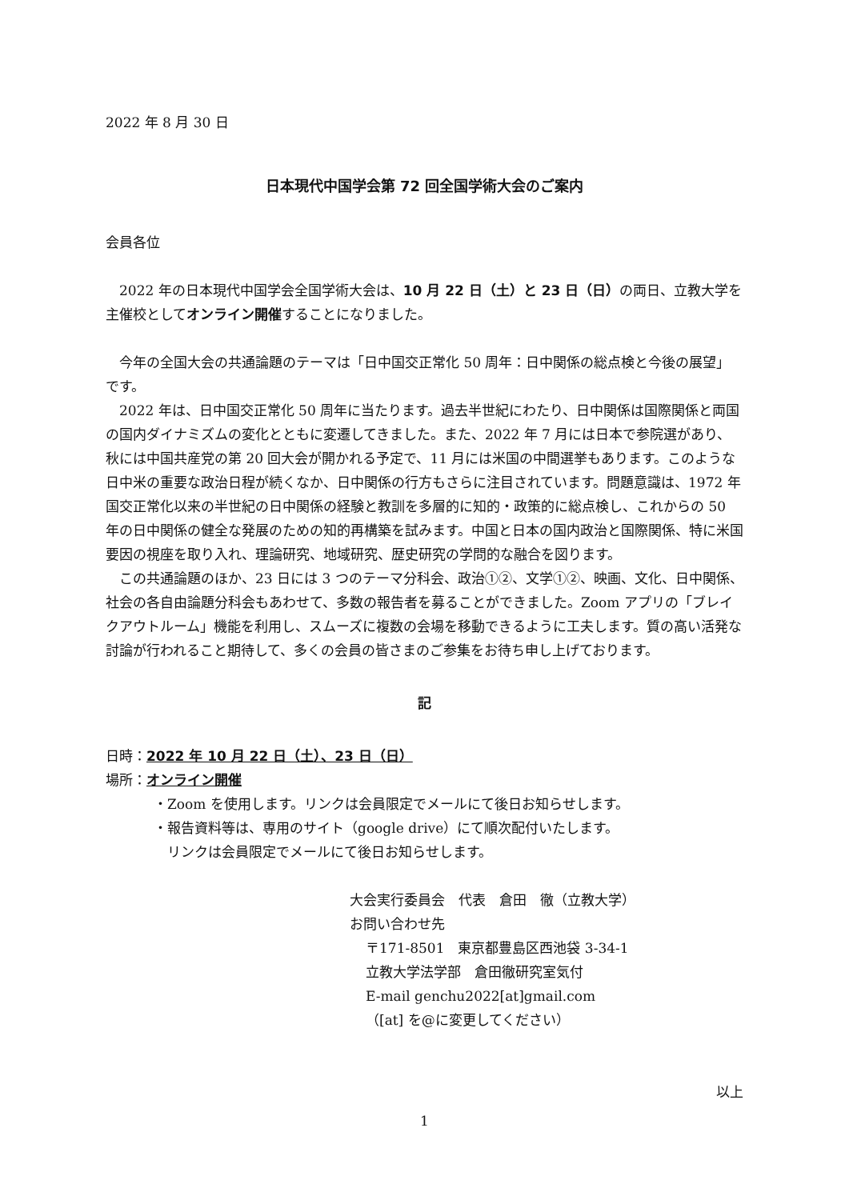2022 年 8 月 30 日
日本現代中国学会第 72 回全国学術大会のご案内
会員各位
　2022 年の日本現代中国学会全国学術大会は、10 月 22 日（土）と 23 日（日）の両日、立教大学を主催校としてオンライン開催することになりました。
　今年の全国大会の共通論題のテーマは「日中国交正常化 50 周年：日中関係の総点検と今後の展望」です。
　2022 年は、日中国交正常化 50 周年に当たります。過去半世紀にわたり、日中関係は国際関係と両国の国内ダイナミズムの変化とともに変遷してきました。また、2022 年 7 月には日本で参院選があり、秋には中国共産党の第 20 回大会が開かれる予定で、11 月には米国の中間選挙もあります。このような日中米の重要な政治日程が続くなか、日中関係の行方もさらに注目されています。問題意識は、1972 年国交正常化以来の半世紀の日中関係の経験と教訓を多層的に知的・政策的に総点検し、これからの 50 年の日中関係の健全な発展のための知的再構築を試みます。中国と日本の国内政治と国際関係、特に米国要因の視座を取り入れ、理論研究、地域研究、歴史研究の学問的な融合を図ります。
　この共通論題のほか、23 日には 3 つのテーマ分科会、政治①②、文学①②、映画、文化、日中関係、社会の各自由論題分科会もあわせて、多数の報告者を募ることができました。Zoom アプリの「ブレイクアウトルーム」機能を利用し、スムーズに複数の会場を移動できるように工夫します。質の高い活発な討論が行われること期待して、多くの会員の皆さまのご参集をお待ち申し上げております。
記
日時：2022 年 10 月 22 日（土）、23 日（日）
場所：オンライン開催
・Zoom を使用します。リンクは会員限定でメールにて後日お知らせします。
・報告資料等は、専用のサイト（google drive）にて順次配付いたします。
　リンクは会員限定でメールにて後日お知らせします。
大会実行委員会　代表　倉田　徹（立教大学）
お問い合わせ先
〒171-8501　東京都豊島区西池袋 3-34-1
立教大学法学部　倉田徹研究室気付
E-mail genchu2022[at]gmail.com
（[at] を@に変更してください）
以上
1